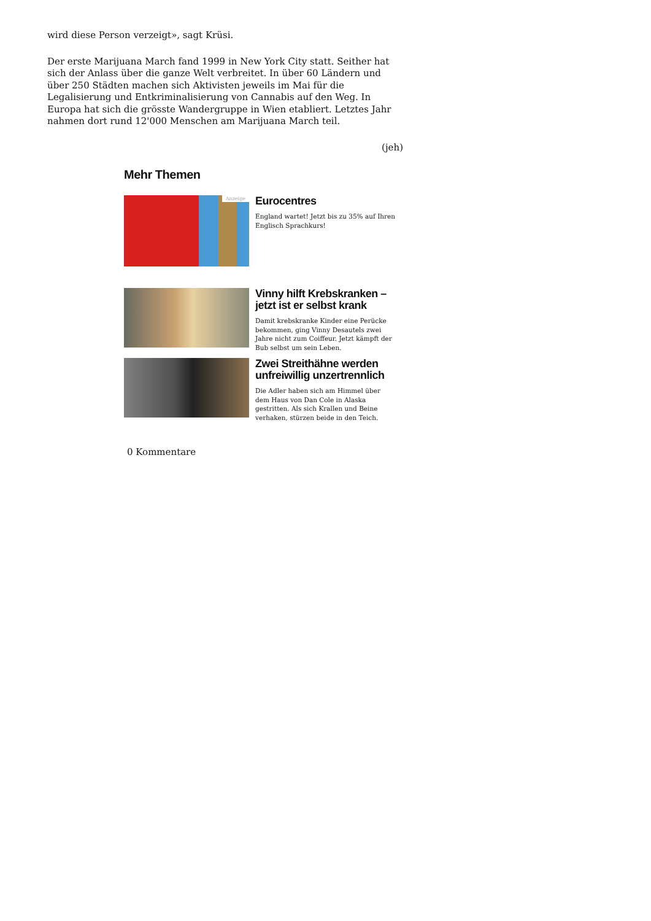wird diese Person verzeigt», sagt Krüsi.
Der erste Marijuana March fand 1999 in New York City statt. Seither hat sich der Anlass über die ganze Welt verbreitet. In über 60 Ländern und über 250 Städten machen sich Aktivisten jeweils im Mai für die Legalisierung und Entkriminalisierung von Cannabis auf den Weg. In Europa hat sich die grösste Wandergruppe in Wien etabliert. Letztes Jahr nahmen dort rund 12'000 Menschen am Marijuana March teil.
(jeh)
Mehr Themen
Anzeige
Eurocentres
England wartet! Jetzt bis zu 35% auf Ihren Englisch Sprachkurs!
Vinny hilft Krebskranken – jetzt ist er selbst krank
Damit krebskranke Kinder eine Perücke bekommen, ging Vinny Desautels zwei Jahre nicht zum Coiffeur. Jetzt kämpft der Bub selbst um sein Leben.
Zwei Streithähne werden unfreiwillig unzertrennlich
Die Adler haben sich am Himmel über dem Haus von Dan Cole in Alaska gestritten. Als sich Krallen und Beine verhaken, stürzen beide in den Teich.
0 Kommentare